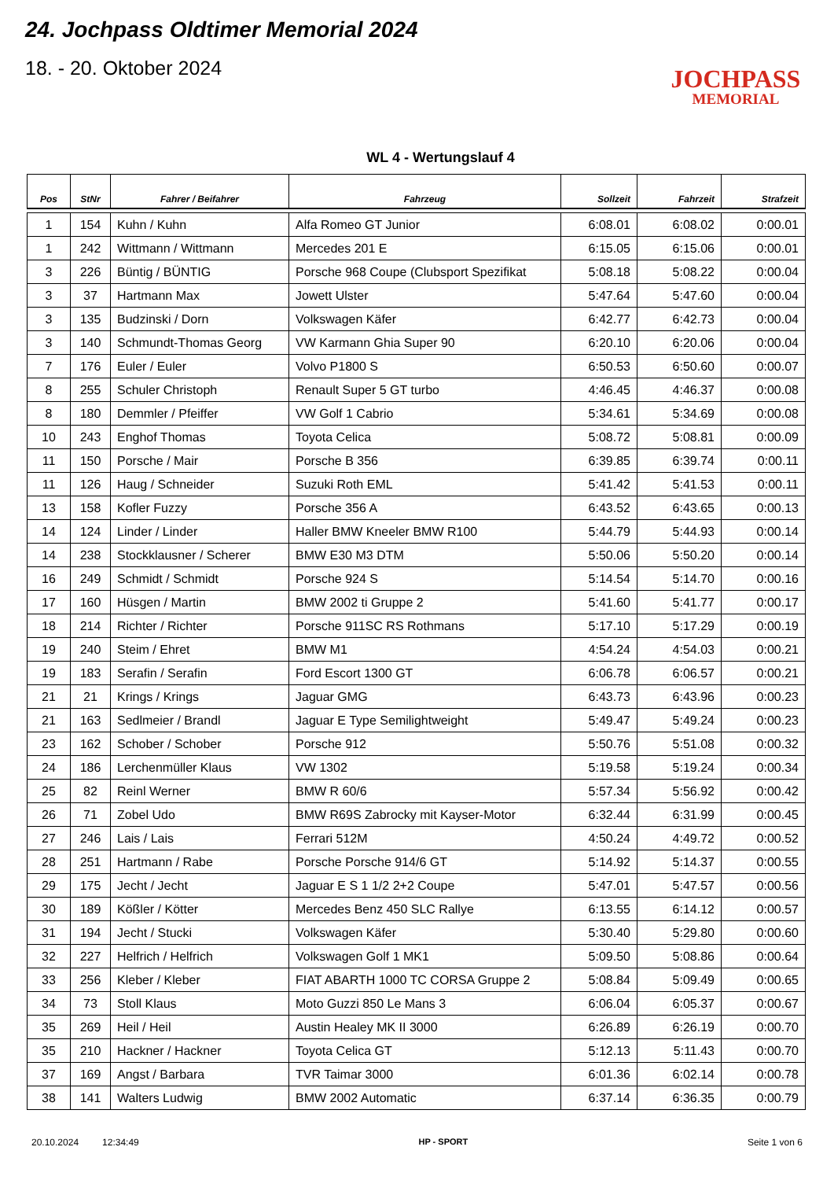24. Jochpass Oldtimer Memorial 2024
18. - 20. Oktober 2024
JOCHPASS
MEMORIAL
WL 4 - Wertungslauf 4
| Pos | StNr | Fahrer / Beifahrer | Fahrzeug | Sollzeit | Fahrzeit | Strafzeit |
| --- | --- | --- | --- | --- | --- | --- |
| 1 | 154 | Kuhn / Kuhn | Alfa Romeo GT Junior | 6:08.01 | 6:08.02 | 0:00.01 |
| 1 | 242 | Wittmann / Wittmann | Mercedes 201 E | 6:15.05 | 6:15.06 | 0:00.01 |
| 3 | 226 | Büntig / BÜNTIG | Porsche 968 Coupe (Clubsport Spezifikat | 5:08.18 | 5:08.22 | 0:00.04 |
| 3 | 37 | Hartmann Max | Jowett Ulster | 5:47.64 | 5:47.60 | 0:00.04 |
| 3 | 135 | Budzinski / Dorn | Volkswagen Käfer | 6:42.77 | 6:42.73 | 0:00.04 |
| 3 | 140 | Schmundt-Thomas Georg | VW Karmann Ghia Super 90 | 6:20.10 | 6:20.06 | 0:00.04 |
| 7 | 176 | Euler / Euler | Volvo P1800 S | 6:50.53 | 6:50.60 | 0:00.07 |
| 8 | 255 | Schuler Christoph | Renault Super 5 GT turbo | 4:46.45 | 4:46.37 | 0:00.08 |
| 8 | 180 | Demmler / Pfeiffer | VW Golf 1 Cabrio | 5:34.61 | 5:34.69 | 0:00.08 |
| 10 | 243 | Enghof Thomas | Toyota Celica | 5:08.72 | 5:08.81 | 0:00.09 |
| 11 | 150 | Porsche / Mair | Porsche B 356 | 6:39.85 | 6:39.74 | 0:00.11 |
| 11 | 126 | Haug / Schneider | Suzuki Roth EML | 5:41.42 | 5:41.53 | 0:00.11 |
| 13 | 158 | Kofler Fuzzy | Porsche 356 A | 6:43.52 | 6:43.65 | 0:00.13 |
| 14 | 124 | Linder / Linder | Haller BMW Kneeler BMW R100 | 5:44.79 | 5:44.93 | 0:00.14 |
| 14 | 238 | Stockklausner / Scherer | BMW E30 M3 DTM | 5:50.06 | 5:50.20 | 0:00.14 |
| 16 | 249 | Schmidt / Schmidt | Porsche 924 S | 5:14.54 | 5:14.70 | 0:00.16 |
| 17 | 160 | Hüsgen / Martin | BMW 2002 ti Gruppe 2 | 5:41.60 | 5:41.77 | 0:00.17 |
| 18 | 214 | Richter / Richter | Porsche 911SC RS Rothmans | 5:17.10 | 5:17.29 | 0:00.19 |
| 19 | 240 | Steim / Ehret | BMW M1 | 4:54.24 | 4:54.03 | 0:00.21 |
| 19 | 183 | Serafin / Serafin | Ford Escort 1300 GT | 6:06.78 | 6:06.57 | 0:00.21 |
| 21 | 21 | Krings / Krings | Jaguar GMG | 6:43.73 | 6:43.96 | 0:00.23 |
| 21 | 163 | Sedlmeier / Brandl | Jaguar E Type Semilightweight | 5:49.47 | 5:49.24 | 0:00.23 |
| 23 | 162 | Schober / Schober | Porsche 912 | 5:50.76 | 5:51.08 | 0:00.32 |
| 24 | 186 | Lerchenmüller Klaus | VW 1302 | 5:19.58 | 5:19.24 | 0:00.34 |
| 25 | 82 | Reinl Werner | BMW R 60/6 | 5:57.34 | 5:56.92 | 0:00.42 |
| 26 | 71 | Zobel Udo | BMW R69S Zabrocky mit Kayser-Motor | 6:32.44 | 6:31.99 | 0:00.45 |
| 27 | 246 | Lais / Lais | Ferrari 512M | 4:50.24 | 4:49.72 | 0:00.52 |
| 28 | 251 | Hartmann / Rabe | Porsche Porsche 914/6 GT | 5:14.92 | 5:14.37 | 0:00.55 |
| 29 | 175 | Jecht / Jecht | Jaguar E S 1 1/2 2+2 Coupe | 5:47.01 | 5:47.57 | 0:00.56 |
| 30 | 189 | Kößler / Kötter | Mercedes Benz 450 SLC Rallye | 6:13.55 | 6:14.12 | 0:00.57 |
| 31 | 194 | Jecht / Stucki | Volkswagen Käfer | 5:30.40 | 5:29.80 | 0:00.60 |
| 32 | 227 | Helfrich / Helfrich | Volkswagen Golf 1 MK1 | 5:09.50 | 5:08.86 | 0:00.64 |
| 33 | 256 | Kleber / Kleber | FIAT ABARTH 1000 TC CORSA Gruppe 2 | 5:08.84 | 5:09.49 | 0:00.65 |
| 34 | 73 | Stoll Klaus | Moto Guzzi 850 Le Mans 3 | 6:06.04 | 6:05.37 | 0:00.67 |
| 35 | 269 | Heil / Heil | Austin Healey MK II 3000 | 6:26.89 | 6:26.19 | 0:00.70 |
| 35 | 210 | Hackner / Hackner | Toyota Celica GT | 5:12.13 | 5:11.43 | 0:00.70 |
| 37 | 169 | Angst / Barbara | TVR Taimar 3000 | 6:01.36 | 6:02.14 | 0:00.78 |
| 38 | 141 | Walters Ludwig | BMW 2002 Automatic | 6:37.14 | 6:36.35 | 0:00.79 |
20.10.2024 12:34:49 HP - SPORT Seite 1 von 6